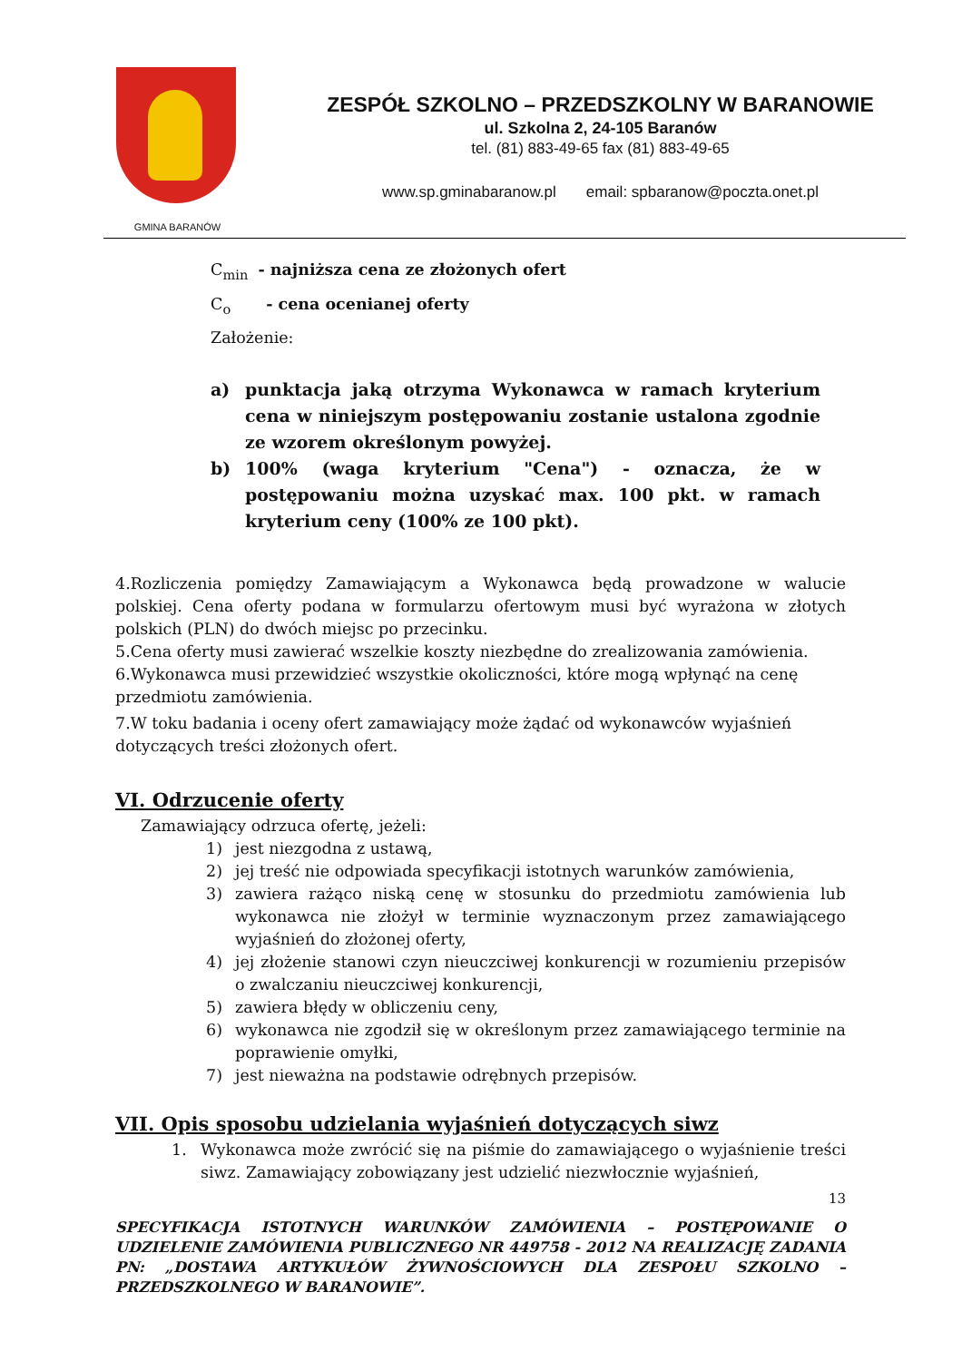GMINA BARANÓW
ZESPÓŁ SZKOLNO – PRZEDSZKOLNY W BARANOWIE
ul. Szkolna 2, 24-105 Baranów
tel. (81) 883-49-65 fax (81) 883-49-65
www.sp.gminabaranow.pl email: spbaranow@poczta.onet.pl
C<sub>min</sub> - najniższa cena ze złożonych ofert
C<sub>o</sub> - cena ocenianej oferty
Założenie:
a) punktacja jaką otrzyma Wykonawca w ramach kryterium cena w niniejszym postępowaniu zostanie ustalona zgodnie ze wzorem określonym powyżej.
b) 100% (waga kryterium "Cena") - oznacza, że w postępowaniu można uzyskać max. 100 pkt. w ramach kryterium ceny (100% ze 100 pkt).
4.Rozliczenia pomiędzy Zamawiającym a Wykonawca będą prowadzone w walucie polskiej. Cena oferty podana w formularzu ofertowym musi być wyrażona w złotych polskich (PLN) do dwóch miejsc po przecinku.
5.Cena oferty musi zawierać wszelkie koszty niezbędne do zrealizowania zamówienia.
6.Wykonawca musi przewidzieć wszystkie okoliczności, które mogą wpłynąć na cenę przedmiotu zamówienia.
7.W toku badania i oceny ofert zamawiający może żądać od wykonawców wyjaśnień dotyczących treści złożonych ofert.
VI. Odrzucenie oferty
Zamawiający odrzuca ofertę, jeżeli:
1) jest niezgodna z ustawą,
2) jej treść nie odpowiada specyfikacji istotnych warunków zamówienia,
3) zawiera rażąco niską cenę w stosunku do przedmiotu zamówienia lub wykonawca nie złożył w terminie wyznaczonym przez zamawiającego wyjaśnień do złożonej oferty,
4) jej złożenie stanowi czyn nieuczciwej konkurencji w rozumieniu przepisów o zwalczaniu nieuczciwej konkurencji,
5) zawiera błędy w obliczeniu ceny,
6) wykonawca nie zgodził się w określonym przez zamawiającego terminie na poprawienie omyłki,
7) jest nieważna na podstawie odrębnych przepisów.
VII. Opis sposobu udzielania wyjaśnień dotyczących siwz
1. Wykonawca może zwrócić się na piśmie do zamawiającego o wyjaśnienie treści siwz. Zamawiający zobowiązany jest udzielić niezwłocznie wyjaśnień,
13
SPECYFIKACJA ISTOTNYCH WARUNKÓW ZAMÓWIENIA – POSTĘPOWANIE O UDZIELENIE ZAMÓWIENIA PUBLICZNEGO NR 449758 - 2012 NA REALIZACJĘ ZADANIA PN: „DOSTAWA ARTYKUŁÓW ŻYWNOŚCIOWYCH DLA ZESPOŁU SZKOLNO – PRZEDSZKOLNEGO W BARANOWIE”.